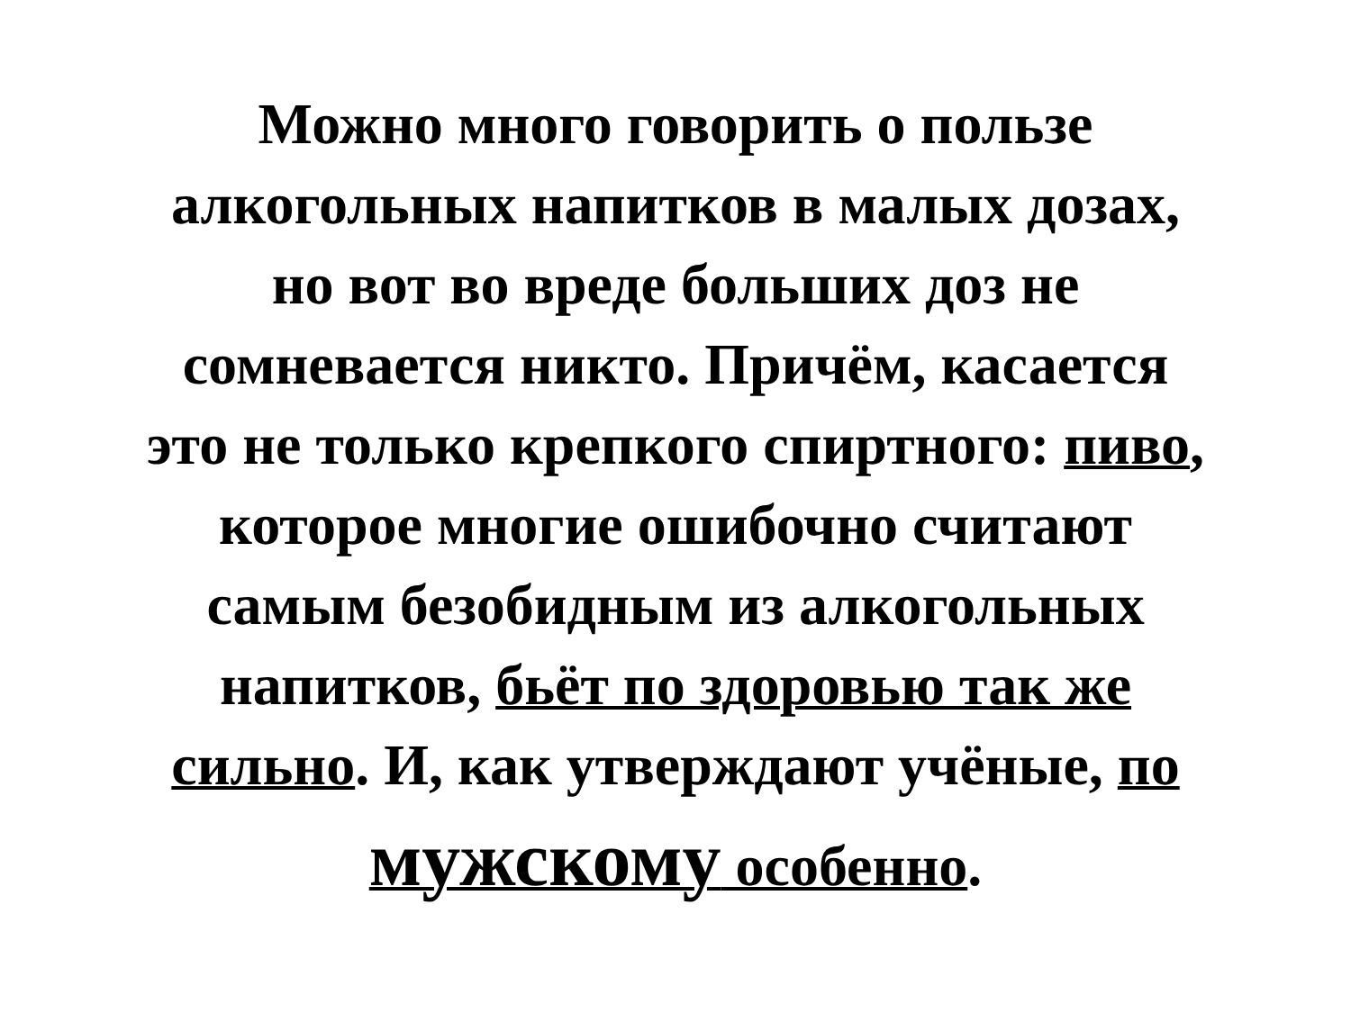Можно много говорить о пользе
алкогольных напитков в малых дозах,
но вот во вреде больших доз не
сомневается никто. Причём, касается
это не только крепкого спиртного: пиво,
которое многие ошибочно считают
самым безобидным из алкогольных
напитков, бьёт по здоровью так же
сильно. И, как утверждают учёные, по
мужскому особенно.